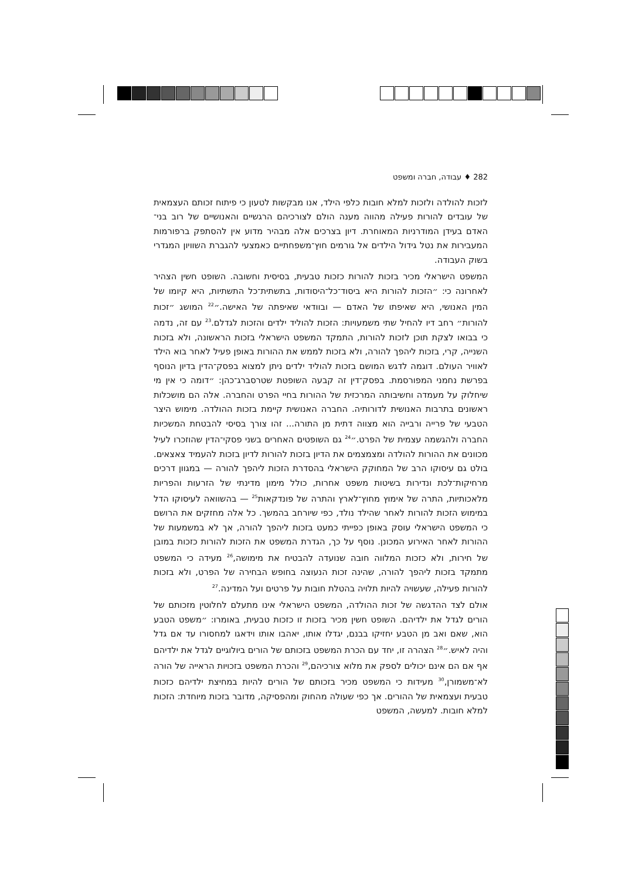282 ♦ עבודה, חברה ומשפט
לזכות להולדה ולזכות למלא חובות כלפי הילד, אנו מבקשות לטעון כי פיתוח זכותם העצמאית של עובדים להורות פעילה מהווה מענה הולם לצורכיהם הרגשיים והאנושיים של רוב בני־האדם בעידן המודרניות המאוחרת. דיון בצרכים אלה מבהיר מדוע אין להסתפק ברפורמות המעבירות את נטל גידול הילדים אל גורמים חוץ־משפחתיים כאמצעי להגברת השוויון המגדרי בשוק העבודה.
המשפט הישראלי מכיר בזכות להורות כזכות טבעית, בסיסית וחשובה. השופט חשין הצהיר לאחרונה כי: ״הזכות להורות היא ביסוד־כל־היסודות, בתשתית־כל התשתיות, היא קיומו של המין האנושי, היא שאיפתו של האדם — ובוודאי שאיפתה של האישה.״<sup>22</sup> המושג ״זכות להורות״ רחב דיו להחיל שתי משמעויות: הזכות להוליד ילדים והזכות לגדלם.<sup>23</sup> עם זה, נדמה כי בבואו לצקת תוכן לזכות להורות, התמקד המשפט הישראלי בזכות הראשונה, ולא בזכות השנייה, קרי, בזכות ליהפך להורה, ולא בזכות לממש את ההורות באופן פעיל לאחר בוא הילד לאוויר העולם. דוגמה לדגש המושם בזכות להוליד ילדים ניתן למצוא בפסק־הדין בדיון הנוסף בפרשת נחמני המפורסמת. בפסק־דין זה קבעה השופטת שטרסברג־כהן: ״דומה כי אין מי שיחלוק על מעמדה וחשיבותה המרכזית של ההורות בחיי הפרט והחברה. אלה הם מושכלות ראשונים בתרבות האנושית לדורותיה. החברה האנושית קיימת בזכות ההולדה. מימוש היצר הטבעי של פרייה ורבייה הוא מצווה דתית מן התורה... זהו צורך בסיסי להבטחת המשכיות החברה ולהגשמה עצמית של הפרט.״<sup>24</sup> גם השופטים האחרים בשני פסקי־הדין שהוזכרו לעיל מכוונים את ההורות להולדה ומצמצמים את הדיון בזכות להורות לדיון בזכות להעמיד צאצאים. בולט גם עיסוקו הרב של המחוקק הישראלי בהסדרת הזכות ליהפך להורה — במגוון דרכים מרחיקות־לכת ונדירות בשיטות משפט אחרות, כולל מימון מדינתי של הזרעות והפריות מלאכותיות, התרה של אימוץ מחוץ־לארץ והתרה של פונדקאות<sup>25</sup> — בהשוואה לעיסוקו הדל במימוש הזכות להורות לאחר שהילד נולד, כפי שיורחב בהמשך. כל אלה מחזקים את הרושם כי המשפט הישראלי עוסק באופן כפייתי כמעט בזכות ליהפך להורה, אך לא במשמעות של ההורות לאחר האירוע המכונן. נוסף על כך, הגדרת המשפט את הזכות להורות כזכות במובן של חירות, ולא כזכות המלווה חובה שנועדה להבטיח את מימושה,<sup>26</sup> מעידה כי המשפט מתמקד בזכות ליהפך להורה, שהינה זכות הנעוצה בחופש הבחירה של הפרט, ולא בזכות להורות פעילה, שעשויה להיות תלויה בהטלת חובות על פרטים ועל המדינה.<sup>27</sup>
אולם לצד ההדגשה של זכות ההולדה, המשפט הישראלי אינו מתעלם לחלוטין מזכותם של הורים לגדל את ילדיהם. השופט חשין מכיר בזכות זו כזכות טבעית, באומרו: ״משפט הטבע הוא, שאם ואב מן הטבע יחזיקו בבנם, יגדלו אותו, יאהבו אותו וידאגו למחסורו עד אם גדל והיה לאיש.״<sup>28</sup> הצהרה זו, יחד עם הכרת המשפט בזכותם של הורים ביולוגיים לגדל את ילדיהם אף אם הם אינם יכולים לספק את מלוא צורכיהם,<sup>29</sup> והכרת המשפט בזכויות הראייה של הורה לא־משמורן,<sup>30</sup> מעידות כי המשפט מכיר בזכותם של הורים להיות במחיצת ילדיהם כזכות טבעית ועצמאית של ההורים. אך כפי שעולה מהחוק ומהפסיקה, מדובר בזכות מיוחדת: הזכות למלא חובות. למעשה, המשפט